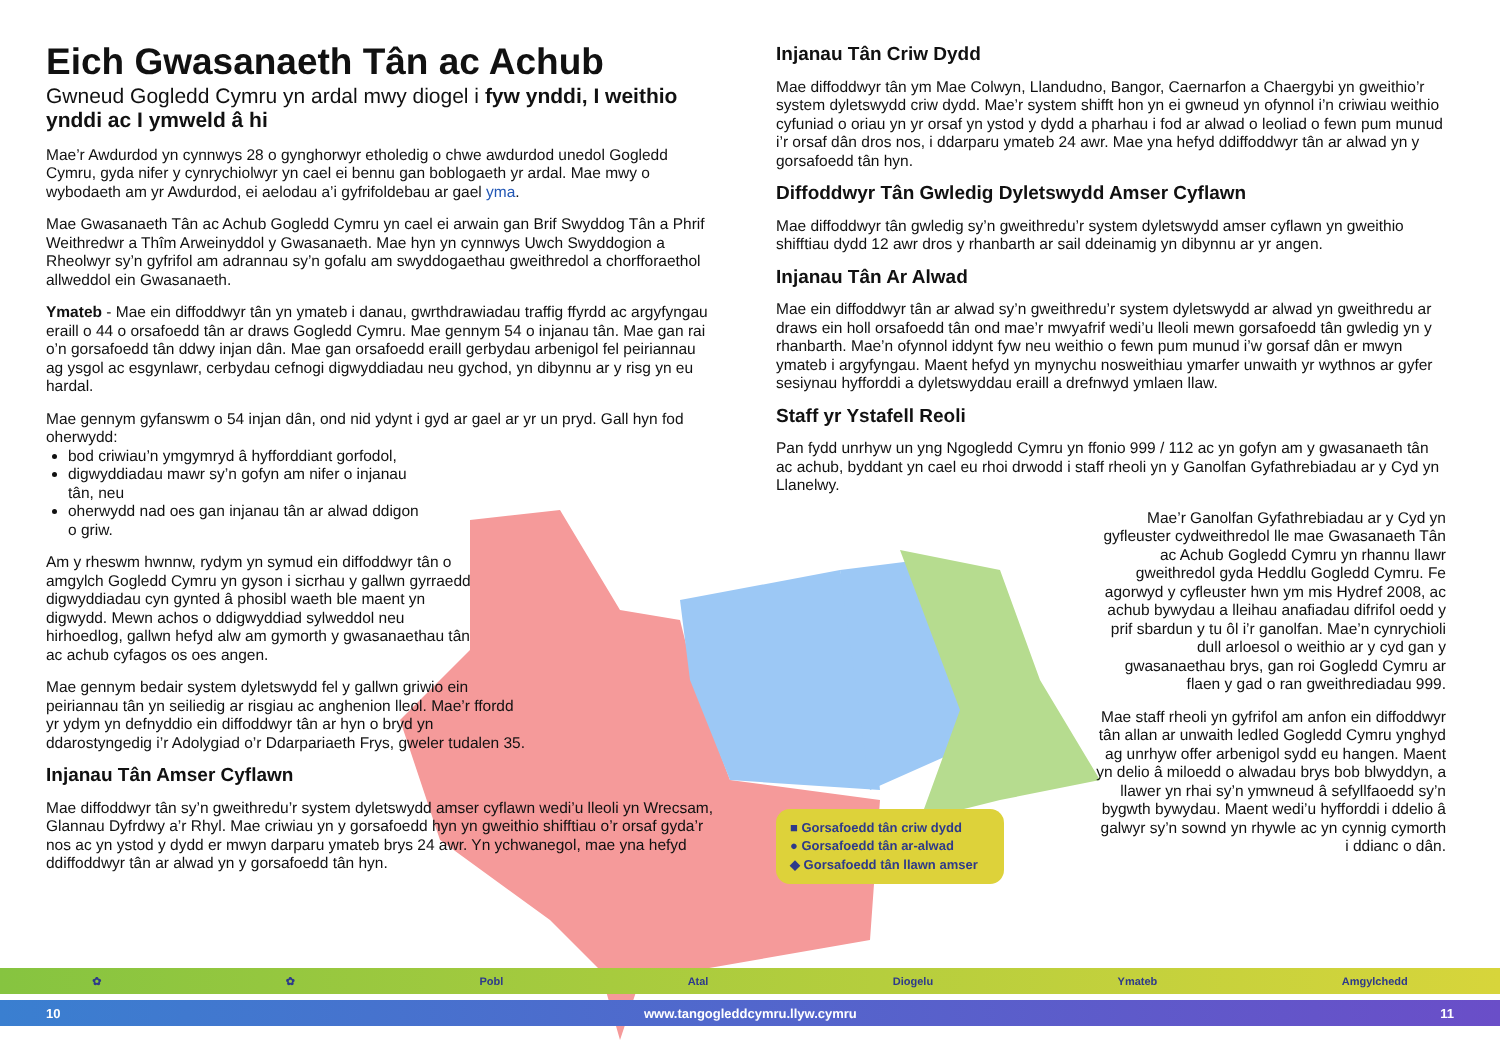Eich Gwasanaeth Tân ac Achub
Gwneud Gogledd Cymru yn ardal mwy diogel i fyw ynddi, I weithio ynddi ac I ymweld â hi
Mae’r Awdurdod yn cynnwys 28 o gynghorwyr etholedig o chwe awdurdod unedol Gogledd Cymru, gyda nifer y cynrychiolwyr yn cael ei bennu gan boblogaeth yr ardal. Mae mwy o wybodaeth am yr Awdurdod, ei aelodau a’i gyfrifoldebau ar gael yma.
Mae Gwasanaeth Tân ac Achub Gogledd Cymru yn cael ei arwain gan Brif Swyddog Tân a Phrif Weithredwr a Thîm Arweinyddol y Gwasanaeth. Mae hyn yn cynnwys Uwch Swyddogion a Rheolwyr sy’n gyfrifol am adrannau sy’n gofalu am swyddogaethau gweithredol a chorfforaethol allweddol ein Gwasanaeth.
Ymateb - Mae ein diffoddwyr tân yn ymateb i danau, gwrthdrawiadau traffig ffyrdd ac argyfyngau eraill o 44 o orsafoedd tân ar draws Gogledd Cymru. Mae gennym 54 o injanau tân. Mae gan rai o’n gorsafoedd tân ddwy injan dân. Mae gan orsafoedd eraill gerbydau arbenigol fel peiriannau ag ysgol ac esgynlawr, cerbydau cefnogi digwyddiadau neu gychod, yn dibynnu ar y risg yn eu hardal.
Mae gennym gyfanswm o 54 injan dân, ond nid ydynt i gyd ar gael ar yr un pryd. Gall hyn fod oherwydd:
bod criwiau’n ymgymryd â hyfforddiant gorfodol,
digwyddiadau mawr sy’n gofyn am nifer o injanau tân, neu
oherwydd nad oes gan injanau tân ar alwad ddigon o griw.
Am y rheswm hwnnw, rydym yn symud ein diffoddwyr tân o amgylch Gogledd Cymru yn gyson i sicrhau y gallwn gyrraedd digwyddiadau cyn gynted â phosibl waeth ble maent yn digwydd. Mewn achos o ddigwyddiad sylweddol neu hirhoedlog, gallwn hefyd alw am gymorth y gwasanaethau tân ac achub cyfagos os oes angen.
Mae gennym bedair system dyletswydd fel y gallwn griwio ein peiriannau tân yn seiliedig ar risgiau ac anghenion lleol. Mae’r ffordd yr ydym yn defnyddio ein diffoddwyr tân ar hyn o bryd yn ddarostyngedig i’r Adolygiad o’r Ddarpariaeth Frys, gweler tudalen 35.
Injanau Tân Amser Cyflawn
Mae diffoddwyr tân sy’n gweithredu’r system dyletswydd amser cyflawn wedi’u lleoli yn Wrecsam, Glannau Dyfrdwy a’r Rhyl. Mae criwiau yn y gorsafoedd hyn yn gweithio shifftiau o’r orsaf gyda’r nos ac yn ystod y dydd er mwyn darparu ymateb brys 24 awr. Yn ychwanegol, mae yna hefyd ddiffoddwyr tân ar alwad yn y gorsafoedd tân hyn.
Injanau Tân Criw Dydd
Mae diffoddwyr tân ym Mae Colwyn, Llandudno, Bangor, Caernarfon a Chaergybi yn gweithio’r system dyletswydd criw dydd. Mae’r system shifft hon yn ei gwneud yn ofynnol i’n criwiau weithio cyfuniad o oriau yn yr orsaf yn ystod y dydd a pharhau i fod ar alwad o leoliad o fewn pum munud i’r orsaf dân dros nos, i ddarparu ymateb 24 awr. Mae yna hefyd ddiffoddwyr tân ar alwad yn y gorsafoedd tân hyn.
Diffoddwyr Tân Gwledig Dyletswydd Amser Cyflawn
Mae diffoddwyr tân gwledig sy’n gweithredu’r system dyletswydd amser cyflawn yn gweithio shifftiau dydd 12 awr dros y rhanbarth ar sail ddeinamig yn dibynnu ar yr angen.
Injanau Tân Ar Alwad
Mae ein diffoddwyr tân ar alwad sy’n gweithredu’r system dyletswydd ar alwad yn gweithredu ar draws ein holl orsafoedd tân ond mae’r mwyafrif wedi’u lleoli mewn gorsafoedd tân gwledig yn y rhanbarth. Mae’n ofynnol iddynt fyw neu weithio o fewn pum munud i’w gorsaf dân er mwyn ymateb i argyfyngau. Maent hefyd yn mynychu nosweithiau ymarfer unwaith yr wythnos ar gyfer sesiynau hyfforddi a dyletswyddau eraill a drefnwyd ymlaen llaw.
Staff yr Ystafell Reoli
Pan fydd unrhyw un yng Ngogledd Cymru yn ffonio 999 / 112 ac yn gofyn am y gwasanaeth tân ac achub, byddant yn cael eu rhoi drwodd i staff rheoli yn y Ganolfan Gyfathrebiadau ar y Cyd yn Llanelwy.
■ Gorsafoedd tân criw dydd
● Gorsafoedd tân ar-alwad
◆ Gorsafoedd tân llawn amser
Mae’r Ganolfan Gyfathrebiadau ar y Cyd yn gyfleuster cydweithredol lle mae Gwasanaeth Tân ac Achub Gogledd Cymru yn rhannu llawr gweithredol gyda Heddlu Gogledd Cymru. Fe agorwyd y cyfleuster hwn ym mis Hydref 2008, ac achub bywydau a lleihau anafiadau difrifol oedd y prif sbardun y tu ôl i’r ganolfan. Mae’n cynrychioli dull arloesol o weithio ar y cyd gan y gwasanaethau brys, gan roi Gogledd Cymru ar flaen y gad o ran gweithrediadau 999.
Mae staff rheoli yn gyfrifol am anfon ein diffoddwyr tân allan ar unwaith ledled Gogledd Cymru ynghyd ag unrhyw offer arbenigol sydd eu hangen. Maent yn delio â miloedd o alwadau brys bob blwyddyn, a llawer yn rhai sy’n ymwneud â sefyllfaoedd sy’n bygwth bywydau. Maent wedi’u hyfforddi i ddelio â galwyr sy’n sownd yn rhywle ac yn cynnig cymorth i ddianc o dân.
✿ ✿ Pobl Atal Diogelu Ymateb Amgylchedd
10 www.tangogleddcymru.llyw.cymru 11